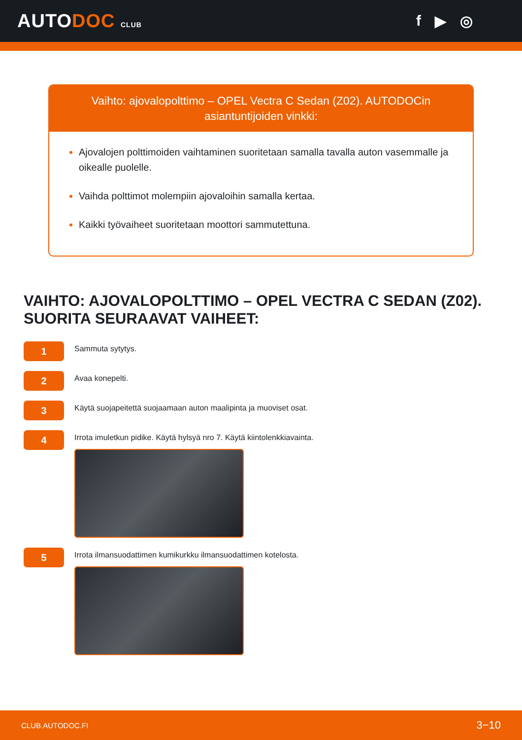AUTODOC CLUB
f ▶ ◎
Vaihto: ajovalopolttimo – OPEL Vectra C Sedan (Z02). AUTODOCin asiantuntijoiden vinkki:
Ajovalojen polttimoiden vaihtaminen suoritetaan samalla tavalla auton vasemmalle ja oikealle puolelle.
Vaihda polttimot molempiin ajovaloihin samalla kertaa.
Kaikki työvaiheet suoritetaan moottori sammutettuna.
VAIHTO: AJOVALOPOLTTIMO – OPEL VECTRA C SEDAN (Z02). SUORITA SEURAAVAT VAIHEET:
1
Sammuta sytytys.
2
Avaa konepelti.
3
Käytä suojapeitettä suojaamaan auton maalipinta ja muoviset osat.
4
Irrota imuletkun pidike. Käytä hylsyä nro 7. Käytä kiintolenkkiavainta.
5
Irrota ilmansuodattimen kumikurkku ilmansuodattimen kotelosta.
CLUB.AUTODOC.FI 3−10